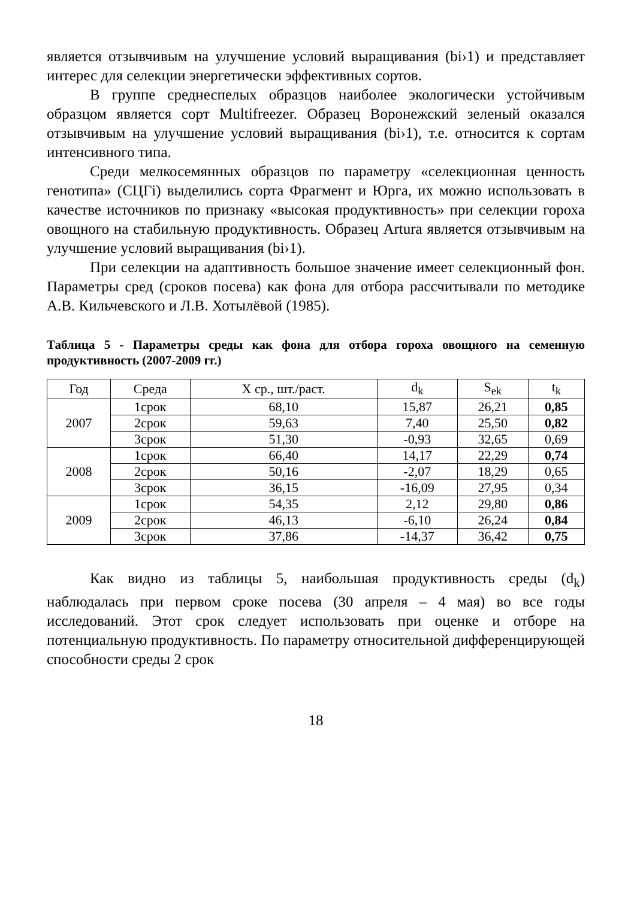является отзывчивым на улучшение условий выращивания (bi›1) и представляет интерес для селекции энергетически эффективных сортов.
В группе среднеспелых образцов наиболее экологически устойчивым образцом является сорт Multifreezer. Образец Воронежский зеленый оказался отзывчивым на улучшение условий выращивания (bi›1), т.е. относится к сортам интенсивного типа.
Среди мелкосемянных образцов по параметру «селекционная ценность генотипа» (СЦГi) выделились сорта Фрагмент и Юрга, их можно использовать в качестве источников по признаку «высокая продуктивность» при селекции гороха овощного на стабильную продуктивность. Образец Artura является отзывчивым на улучшение условий выращивания (bi›1).
При селекции на адаптивность большое значение имеет селекционный фон. Параметры сред (сроков посева) как фона для отбора рассчитывали по методике А.В. Кильчевского и Л.В. Хотылёвой (1985).
Таблица 5 - Параметры среды как фона для отбора гороха овощного на семенную продуктивность (2007-2009 гг.)
| Год | Среда | X ср., шт./раст. | d<sub>k</sub> | S<sub>ek</sub> | t<sub>k</sub> |
| --- | --- | --- | --- | --- | --- |
| 2007 | 1срок | 68,10 | 15,87 | 26,21 | 0,85 |
| | 2срок | 59,63 | 7,40 | 25,50 | 0,82 |
| | 3срок | 51,30 | -0,93 | 32,65 | 0,69 |
| 2008 | 1срок | 66,40 | 14,17 | 22,29 | 0,74 |
| | 2срок | 50,16 | -2,07 | 18,29 | 0,65 |
| | 3срок | 36,15 | -16,09 | 27,95 | 0,34 |
| 2009 | 1срок | 54,35 | 2,12 | 29,80 | 0,86 |
| | 2срок | 46,13 | -6,10 | 26,24 | 0,84 |
| | 3срок | 37,86 | -14,37 | 36,42 | 0,75 |
Как видно из таблицы 5, наибольшая продуктивность среды (d<sub>k</sub>) наблюдалась при первом сроке посева (30 апреля – 4 мая) во все годы исследований. Этот срок следует использовать при оценке и отборе на потенциальную продуктивность. По параметру относительной дифференцирующей способности среды 2 срок
18